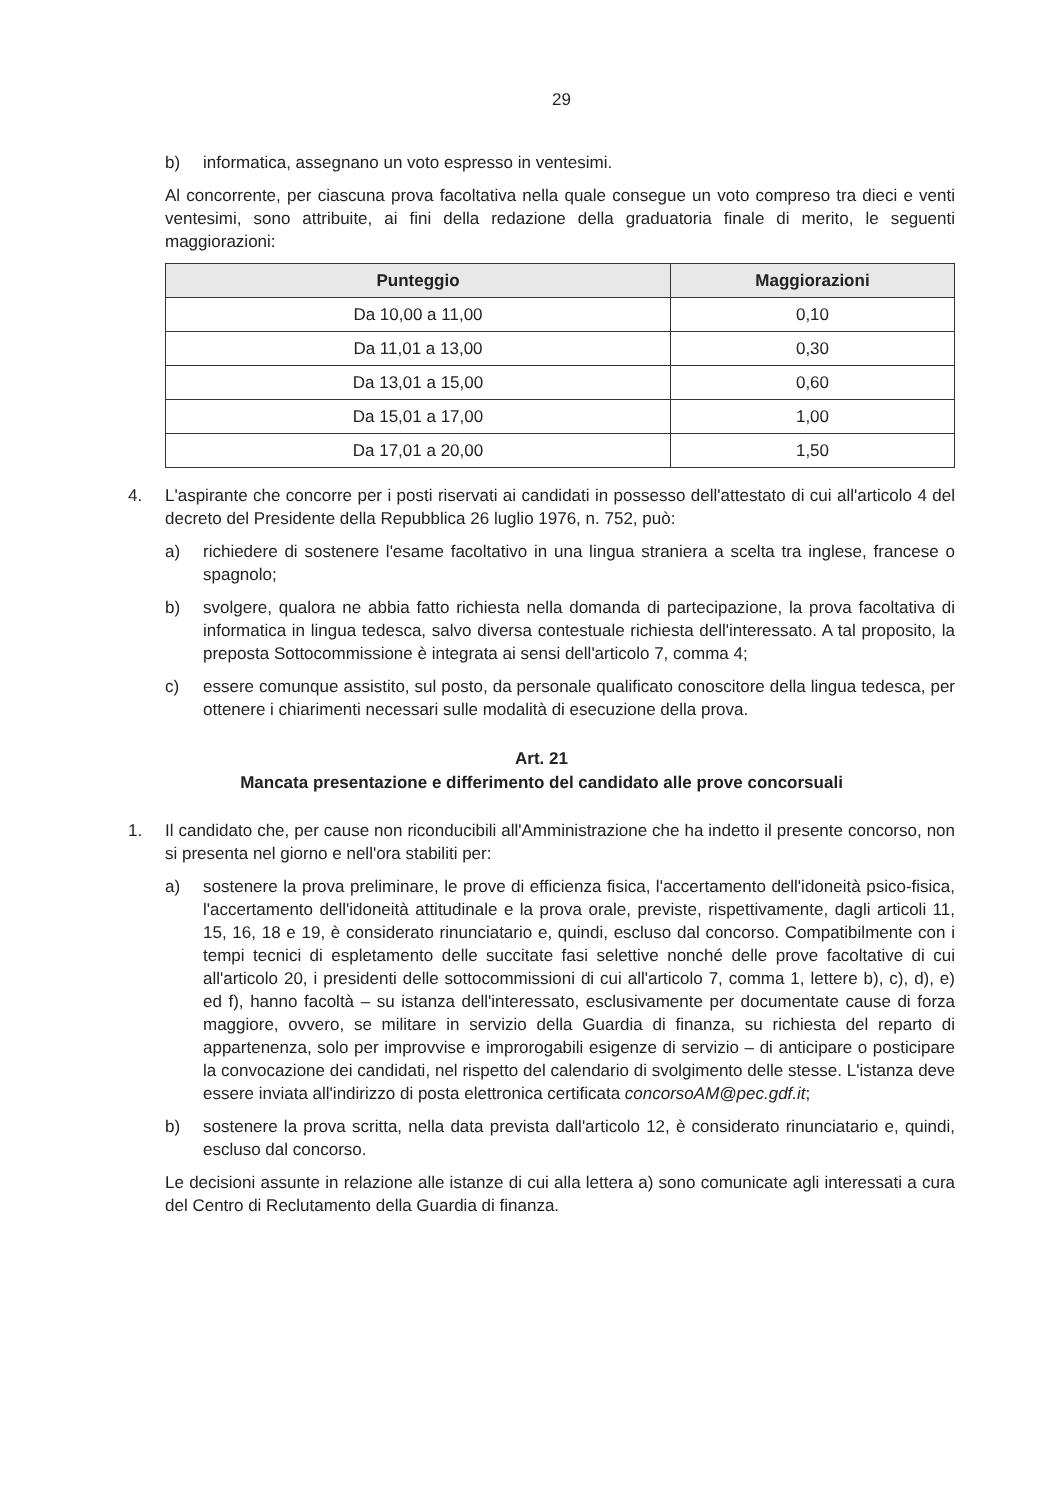29
b) informatica, assegnano un voto espresso in ventesimi.
Al concorrente, per ciascuna prova facoltativa nella quale consegue un voto compreso tra dieci e venti ventesimi, sono attribuite, ai fini della redazione della graduatoria finale di merito, le seguenti maggiorazioni:
| Punteggio | Maggiorazioni |
| --- | --- |
| Da 10,00 a 11,00 | 0,10 |
| Da 11,01 a 13,00 | 0,30 |
| Da 13,01 a 15,00 | 0,60 |
| Da 15,01 a 17,00 | 1,00 |
| Da 17,01 a 20,00 | 1,50 |
4. L'aspirante che concorre per i posti riservati ai candidati in possesso dell'attestato di cui all'articolo 4 del decreto del Presidente della Repubblica 26 luglio 1976, n. 752, può:
a) richiedere di sostenere l'esame facoltativo in una lingua straniera a scelta tra inglese, francese o spagnolo;
b) svolgere, qualora ne abbia fatto richiesta nella domanda di partecipazione, la prova facoltativa di informatica in lingua tedesca, salvo diversa contestuale richiesta dell'interessato. A tal proposito, la preposta Sottocommissione è integrata ai sensi dell'articolo 7, comma 4;
c) essere comunque assistito, sul posto, da personale qualificato conoscitore della lingua tedesca, per ottenere i chiarimenti necessari sulle modalità di esecuzione della prova.
Art. 21
Mancata presentazione e differimento del candidato alle prove concorsuali
1. Il candidato che, per cause non riconducibili all'Amministrazione che ha indetto il presente concorso, non si presenta nel giorno e nell'ora stabiliti per:
a) sostenere la prova preliminare, le prove di efficienza fisica, l'accertamento dell'idoneità psico-fisica, l'accertamento dell'idoneità attitudinale e la prova orale, previste, rispettivamente, dagli articoli 11, 15, 16, 18 e 19, è considerato rinunciatario e, quindi, escluso dal concorso. Compatibilmente con i tempi tecnici di espletamento delle succitate fasi selettive nonché delle prove facoltative di cui all'articolo 20, i presidenti delle sottocommissioni di cui all'articolo 7, comma 1, lettere b), c), d), e) ed f), hanno facoltà – su istanza dell'interessato, esclusivamente per documentate cause di forza maggiore, ovvero, se militare in servizio della Guardia di finanza, su richiesta del reparto di appartenenza, solo per improvvise e improrogabili esigenze di servizio – di anticipare o posticipare la convocazione dei candidati, nel rispetto del calendario di svolgimento delle stesse. L'istanza deve essere inviata all'indirizzo di posta elettronica certificata concorsoAM@pec.gdf.it;
b) sostenere la prova scritta, nella data prevista dall'articolo 12, è considerato rinunciatario e, quindi, escluso dal concorso.
Le decisioni assunte in relazione alle istanze di cui alla lettera a) sono comunicate agli interessati a cura del Centro di Reclutamento della Guardia di finanza.